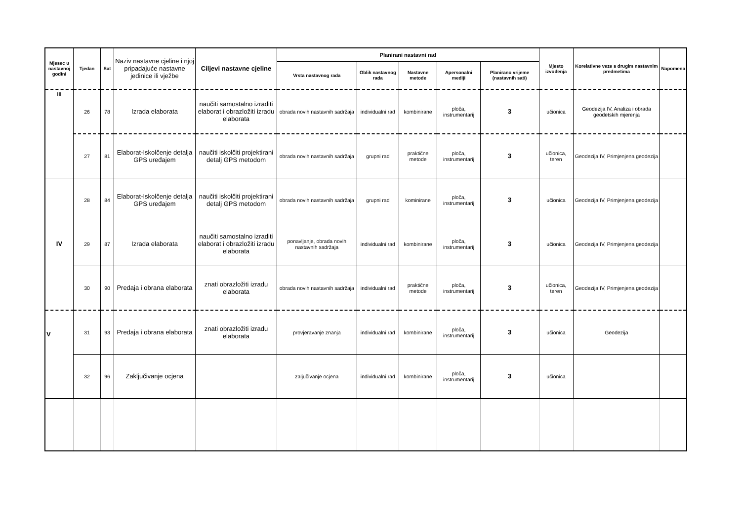| Mjesec u nastavnoj godini | Tjedan | Sat | Naziv nastavne cjeline i njoj pripadajuće nastavne jedinice ili vježbe | Ciljevi nastavne cjeline | Planirani nastavni rad | | | | | Mjesto izvođenja | Korelativne veze s drugim nastavnim predmetima | Napomena |
| --- | --- | --- | --- | --- | --- | --- | --- | --- | --- | --- | --- | --- |
| | | | | | Vrsta nastavnog rada | Oblik nastavnog rada | Nastavne metode | Apersonalni mediji | Planirano vrijeme (nastavnih sati) | | | |
| III | 26 | 78 | Izrada elaborata | naučiti samostalno izraditi elaborat i obrazložiti izradu elaborata | obrada novih nastavnih sadržaja | individualni rad | kombinirane | ploča, instrumentarij | 3 | učionica | Geodezija IV, Analiza i obrada geodetskih mjerenja | |
| | 27 | 81 | Elaborat-Iskolčenje detalja GPS uređajem | naučiti iskolčiti projektirani detalj GPS metodom | obrada novih nastavnih sadržaja | grupni rad | praktične metode | ploča, instrumentarij | 3 | učionica, teren | Geodezija IV, Primjenjena geodezija | |
| IV | 28 | 84 | Elaborat-Iskolčenje detalja GPS uređajem | naučiti iskolčiti projektirani detalj GPS metodom | obrada novih nastavnih sadržaja | grupni rad | kominirane | ploča, instrumentarij | 3 | učionica | Geodezija IV, Primjenjena geodezija | |
| | 29 | 87 | Izrada elaborata | naučiti samostalno izraditi elaborat i obrazložiti izradu elaborata | ponavljanje, obrada novih nastavnih sadržaja | individualni rad | kombinirane | ploča, instrumentarij | 3 | učionica | Geodezija IV, Primjenjena geodezija | |
| | 30 | 90 | Predaja i obrana elaborata | znati obrazložiti izradu elaborata | obrada novih nastavnih sadržaja | individualni rad | praktične metode | ploča, instrumentarij | 3 | učionica, teren | Geodezija IV, Primjenjena geodezija | |
| V | 31 | 93 | Predaja i obrana elaborata | znati obrazložiti izradu elaborata | provjeravanje znanja | individualni rad | kombinirane | ploča, instrumentarij | 3 | učionica | Geodezija | |
| | 32 | 96 | Zaključivanje ocjena | | zaljučivanje ocjena | individualni rad | kombinirane | ploča, instrumentarij | 3 | učionica | | |